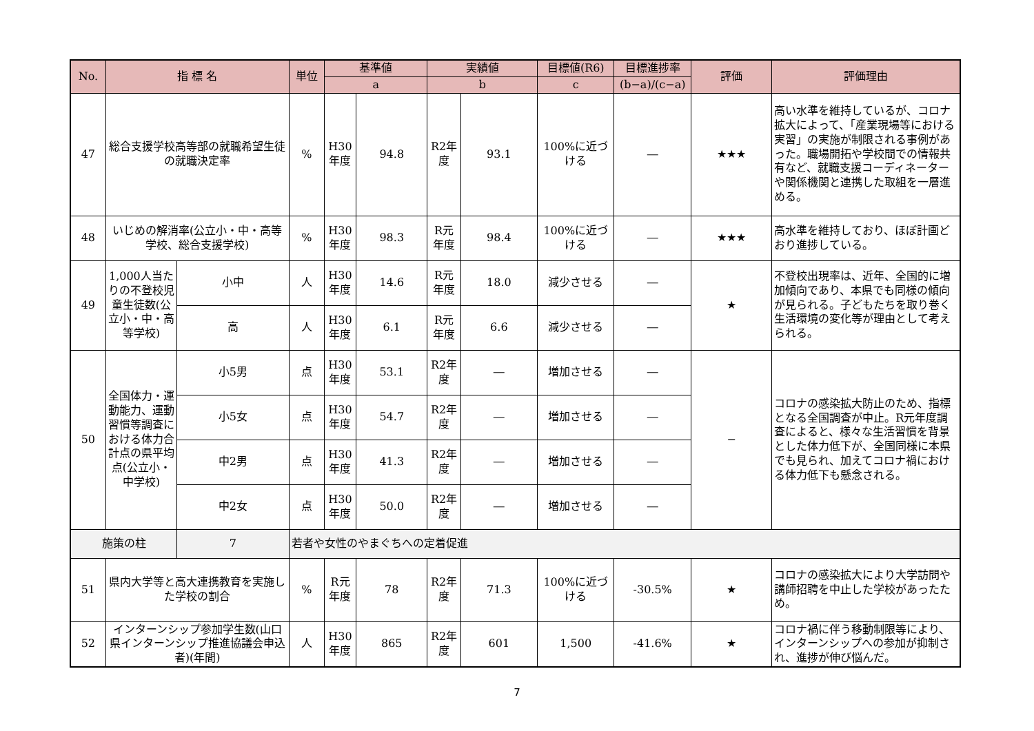| No. | 指 標 名 | | 単位 | 基準値 | | 実績値 | | 目標値(R6) | 目標進捗率 | 評価 | 評価理由 |
| --- | --- | --- | --- | --- | --- | --- | --- | --- | --- | --- | --- |
| | | | | a | | b | | c | (b−a)/(c−a) | | |
| 47 | 総合支援学校高等部の就職希望生徒の就職決定率 | | % | H30年度 | 94.8 | R2年度 | 93.1 | 100%に近づける | ― | ★★★ | 高い水準を維持しているが、コロナ拡大によって、「産業現場等における実習」の実施が制限される事例があった。職場開拓や学校間での情報共有など、就職支援コーディネーターや関係機関と連携した取組を一層進める。 |
| 48 | いじめの解消率(公立小・中・高等学校、総合支援学校) | | % | H30年度 | 98.3 | R元年度 | 98.4 | 100%に近づける | ― | ★★★ | 高水準を維持しており、ほぼ計画どおり進捗している。 |
| 49 | 1,000人当たりの不登校児童生徒数(公立小・中・高等学校) | 小中 | 人 | H30年度 | 14.6 | R元年度 | 18.0 | 減少させる | ― | ★ | 不登校出現率は、近年、全国的に増加傾向であり、本県でも同様の傾向が見られる。子どもたちを取り巻く生活環境の変化等が理由として考えられる。 |
| | | 高 | 人 | H30年度 | 6.1 | R元年度 | 6.6 | 減少させる | ― | | |
| 50 | 全国体力・運動能力、運動習慣等調査における体力合計点の県平均点(公立小・中学校) | 小5男 | 点 | H30年度 | 53.1 | R2年度 | ― | 増加させる | ― | − | コロナの感染拡大防止のため、指標となる全国調査が中止。R元年度調査によると、様々な生活習慣を背景とした体力低下が、全国同様に本県でも見られ、加えてコロナ禍における体力低下も懸念される。 |
| | | 小5女 | 点 | H30年度 | 54.7 | R2年度 | ― | 増加させる | ― | | |
| | | 中2男 | 点 | H30年度 | 41.3 | R2年度 | ― | 増加させる | ― | | |
| | | 中2女 | 点 | H30年度 | 50.0 | R2年度 | ― | 増加させる | ― | | |
| 施策の柱 | | 7 | 若者や女性のやまぐちへの定着促進 | | | | | | | | |
| 51 | 県内大学等と高大連携教育を実施した学校の割合 | | % | R元年度 | 78 | R2年度 | 71.3 | 100%に近づける | -30.5% | ★ | コロナの感染拡大により大学訪問や講師招聘を中止した学校があったため。 |
| 52 | インターンシップ参加学生数(山口県インターンシップ推進協議会申込者)(年間) | | 人 | H30年度 | 865 | R2年度 | 601 | 1,500 | -41.6% | ★ | コロナ禍に伴う移動制限等により、インターンシップへの参加が抑制され、進捗が伸び悩んだ。 |
7